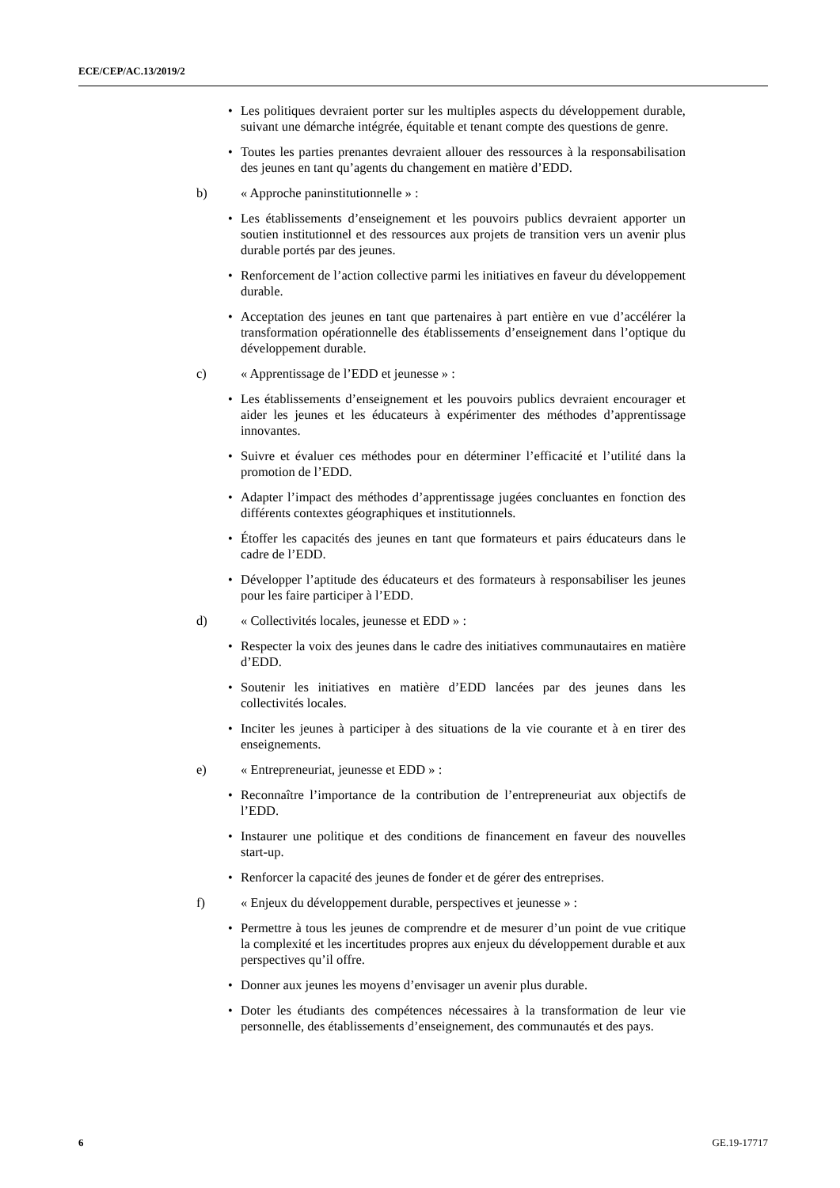ECE/CEP/AC.13/2019/2
• Les politiques devraient porter sur les multiples aspects du développement durable, suivant une démarche intégrée, équitable et tenant compte des questions de genre.
• Toutes les parties prenantes devraient allouer des ressources à la responsabilisation des jeunes en tant qu’agents du changement en matière d’EDD.
b) « Approche paninstitutionnelle » :
• Les établissements d’enseignement et les pouvoirs publics devraient apporter un soutien institutionnel et des ressources aux projets de transition vers un avenir plus durable portés par des jeunes.
• Renforcement de l’action collective parmi les initiatives en faveur du développement durable.
• Acceptation des jeunes en tant que partenaires à part entière en vue d’accélérer la transformation opérationnelle des établissements d’enseignement dans l’optique du développement durable.
c) « Apprentissage de l’EDD et jeunesse » :
• Les établissements d’enseignement et les pouvoirs publics devraient encourager et aider les jeunes et les éducateurs à expérimenter des méthodes d’apprentissage innovantes.
• Suivre et évaluer ces méthodes pour en déterminer l’efficacité et l’utilité dans la promotion de l’EDD.
• Adapter l’impact des méthodes d’apprentissage jugées concluantes en fonction des différents contextes géographiques et institutionnels.
• Étoffer les capacités des jeunes en tant que formateurs et pairs éducateurs dans le cadre de l’EDD.
• Développer l’aptitude des éducateurs et des formateurs à responsabiliser les jeunes pour les faire participer à l’EDD.
d) « Collectivités locales, jeunesse et EDD » :
• Respecter la voix des jeunes dans le cadre des initiatives communautaires en matière d’EDD.
• Soutenir les initiatives en matière d’EDD lancées par des jeunes dans les collectivités locales.
• Inciter les jeunes à participer à des situations de la vie courante et à en tirer des enseignements.
e) « Entrepreneuriat, jeunesse et EDD » :
• Reconnaître l’importance de la contribution de l’entrepreneuriat aux objectifs de l’EDD.
• Instaurer une politique et des conditions de financement en faveur des nouvelles start-up.
• Renforcer la capacité des jeunes de fonder et de gérer des entreprises.
f) « Enjeux du développement durable, perspectives et jeunesse » :
• Permettre à tous les jeunes de comprendre et de mesurer d’un point de vue critique la complexité et les incertitudes propres aux enjeux du développement durable et aux perspectives qu’il offre.
• Donner aux jeunes les moyens d’envisager un avenir plus durable.
• Doter les étudiants des compétences nécessaires à la transformation de leur vie personnelle, des établissements d’enseignement, des communautés et des pays.
6 GE.19-17717